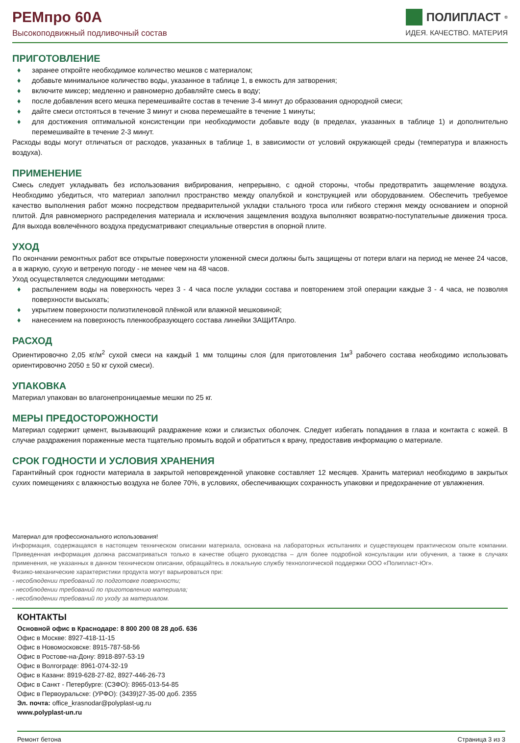РЕМпро 60А
Высокоподвижный подливочный состав
ПОЛИПЛАСТ<sup>®</sup>
ИДЕЯ. КАЧЕСТВО. МАТЕРИЯ
ПРИГОТОВЛЕНИЕ
♦ заранее откройте необходимое количество мешков с материалом;
♦ добавьте минимальное количество воды, указанное в таблице 1, в емкость для затворения;
♦ включите миксер; медленно и равномерно добавляйте смесь в воду;
♦ после добавления всего мешка перемешивайте состав в течение 3-4 минут до образования однородной смеси;
♦ дайте смеси отстояться в течение 3 минут и снова перемешайте в течение 1 минуты;
♦ для достижения оптимальной консистенции при необходимости добавьте воду (в пределах, указанных в таблице 1) и дополнительно перемешивайте в течение 2-3 минут.
Расходы воды могут отличаться от расходов, указанных в таблице 1, в зависимости от условий окружающей среды (температура и влажность воздуха).
ПРИМЕНЕНИЕ
Смесь следует укладывать без использования вибрирования, непрерывно, с одной стороны, чтобы предотвратить защемление воздуха. Необходимо убедиться, что материал заполнил пространство между опалубкой и конструкцией или оборудованием. Обеспечить требуемое качество выполнения работ можно посредством предварительной укладки стального троса или гибкого стержня между основанием и опорной плитой. Для равномерного распределения материала и исключения защемления воздуха выполняют возвратно-поступательные движения троса. Для выхода вовлечённого воздуха предусматривают специальные отверстия в опорной плите.
УХОД
По окончании ремонтных работ все открытые поверхности уложенной смеси должны быть защищены от потери влаги на период не менее 24 часов, а в жаркую, сухую и ветреную погоду - не менее чем на 48 часов.
Уход осуществляется следующими методами:
♦ распылением воды на поверхность через 3 - 4 часа после укладки состава и повторением этой операции каждые 3 - 4 часа, не позволяя поверхности высыхать;
♦ укрытием поверхности полиэтиленовой плёнкой или влажной мешковиной;
♦ нанесением на поверхность пленкообразующего состава линейки ЗАЩИТАпро.
РАСХОД
Ориентировочно 2,05 кг/м<sup>2</sup> сухой смеси на каждый 1 мм толщины слоя (для приготовления 1м<sup>3</sup> рабочего состава необходимо использовать ориентировочно 2050 ± 50 кг сухой смеси).
УПАКОВКА
Материал упакован во влагонепроницаемые мешки по 25 кг.
МЕРЫ ПРЕДОСТОРОЖНОСТИ
Материал содержит цемент, вызывающий раздражение кожи и слизистых оболочек. Следует избегать попадания в глаза и контакта с кожей. В случае раздражения пораженные места тщательно промыть водой и обратиться к врачу, предоставив информацию о материале.
СРОК ГОДНОСТИ И УСЛОВИЯ ХРАНЕНИЯ
Гарантийный срок годности материала в закрытой неповрежденной упаковке составляет 12 месяцев. Хранить материал необходимо в закрытых сухих помещениях с влажностью воздуха не более 70%, в условиях, обеспечивающих сохранность упаковки и предохранение от увлажнения.
Материал для профессионального использования!
Информация, содержащаяся в настоящем техническом описании материала, основана на лабораторных испытаниях и существующем практическом опыте компании. Приведенная информация должна рассматриваться только в качестве общего руководства – для более подробной консультации или обучения, а также в случаях применения, не указанных в данном техническом описании, обращайтесь в локальную службу технологической поддержки ООО «Полипласт-Юг».
Физико-механические характеристики продукта могут варьироваться при:
- несоблюдении требований по подготовке поверхности;
- несоблюдении требований по приготовлению материала;
- несоблюдении требований по уходу за материалом.
КОНТАКТЫ
Основной офис в Краснодаре: 8 800 200 08 28 доб. 636
Офис в Москве: 8927-418-11-15
Офис в Новомосковске: 8915-787-58-56
Офис в Ростове-на-Дону: 8918-897-53-19
Офис в Волгограде: 8961-074-32-19
Офис в Казани: 8919-628-27-82, 8927-446-26-73
Офис в Санкт - Петербурге: (СЗФО): 8965-013-54-85
Офис в Первоуральске: (УРФО): (3439)27-35-00 доб. 2355
Эл. почта: office_krasnodar@polyplast-ug.ru
www.polyplast-un.ru
Ремонт бетона Страница 3 из 3